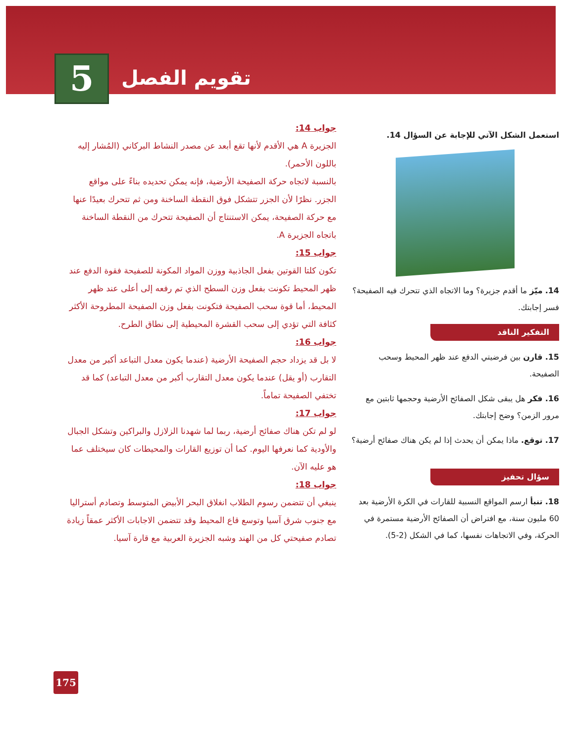5
تقويم الفصل
استعمل الشكل الآتي للإجابة عن السؤال 14.
14. ميّز ما أقدم جزيرة؟ وما الاتجاه الذي تتحرك فيه الصفيحة؟ فسر إجابتك.
التفكير الناقد
15. قارن بين فرضيتي الدفع عند ظهر المحيط وسحب الصفيحة.
16. فكر هل يبقى شكل الصفائح الأرضية وحجمها ثابتين مع مرور الزمن؟ وضح إجابتك.
17. توقع. ماذا يمكن أن يحدث إذا لم يكن هناك صفائح أرضية؟
سؤال تحفيز
18. تنبأ ارسم المواقع النسبية للقارات في الكرة الأرضية بعد 60 مليون سنة، مع افتراض أن الصفائح الأرضية مستمرة في الحركة، وفي الاتجاهات نفسها، كما في الشكل (2-5).
جواب 14:
الجزيرة A هي الأقدم لأنها تقع أبعد عن مصدر النشاط البركاني (المُشار إليه باللون الأحمر).
بالنسبة لاتجاه حركة الصفيحة الأرضية، فإنه يمكن تحديده بناءً على مواقع الجزر. نظرًا لأن الجزر تتشكل فوق النقطة الساخنة ومن ثم تتحرك بعيدًا عنها مع حركة الصفيحة، يمكن الاستنتاج أن الصفيحة تتحرك من النقطة الساخنة باتجاه الجزيرة A.
جواب 15:
تكون كلتا القوتين بفعل الجاذبية ووزن المواد المكونة للصفيحة فقوة الدفع عند ظهر المحيط تكونت بفعل وزن السطح الذي تم رفعه إلى أعلى عند ظهر المحيط، أما قوة سحب الصفيحة فتكونت بفعل وزن الصفيحة المطروحة الأكثر كثافة التي تؤدي إلى سحب القشرة المحيطية إلى نطاق الطرح.
جواب 16:
لا بل قد يزداد حجم الصفيحة الأرضية (عندما يكون معدل التباعد أكبر من معدل التقارب (أو يقل) عندما يكون معدل التقارب أكبر من معدل التباعد) كما قد تختفي الصفيحة تماماً.
جواب 17:
لو لم تكن هناك صفائح أرضية، ربما لما شهدنا الزلازل والبراكين وتشكل الجبال والأودية كما نعرفها اليوم. كما أن توزيع القارات والمحيطات كان سيختلف عما هو عليه الآن.
جواب 18:
ينبغي أن تتضمن رسوم الطلاب انغلاق البحر الأبيض المتوسط وتصادم أستراليا مع جنوب شرق آسيا وتوسع قاع المحيط وقد تتضمن الاجابات الأكثر عمقاً زيادة تصادم صفيحتي كل من الهند وشبه الجزيرة العربية مع قارة آسيا.
175